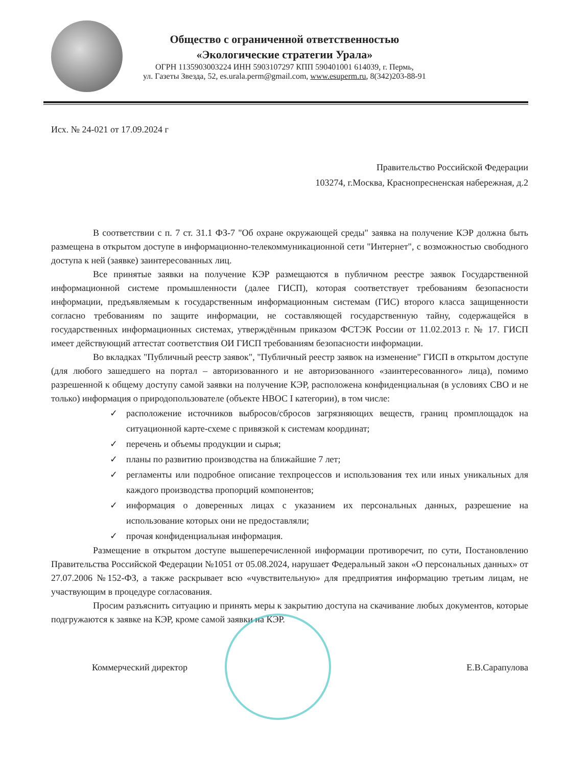Общество с ограниченной ответственностью
«Экологические стратегии Урала»
ОГРН 1135903003224 ИНН 5903107297 КПП 590401001 614039, г. Пермь,
ул. Газеты Звезда, 52, es.urala.perm@gmail.com, www.esuperm.ru, 8(342)203-88-91
Исх. № 24-021 от 17.09.2024 г
Правительство Российской Федерации
103274, г.Москва, Краснопресненская набережная, д.2
В соответствии с п. 7 ст. 31.1 ФЗ-7 "Об охране окружающей среды" заявка на получение КЭР должна быть размещена в открытом доступе в информационно-телекоммуникационной сети "Интернет", с возможностью свободного доступа к ней (заявке) заинтересованных лиц.
Все принятые заявки на получение КЭР размещаются в публичном реестре заявок Государственной информационной системе промышленности (далее ГИСП), которая соответствует требованиям безопасности информации, предъявляемым к государственным информационным системам (ГИС) второго класса защищенности согласно требованиям по защите информации, не составляющей государственную тайну, содержащейся в государственных информационных системах, утверждённым приказом ФСТЭК России от 11.02.2013 г. № 17. ГИСП имеет действующий аттестат соответствия ОИ ГИСП требованиям безопасности информации.
Во вкладках "Публичный реестр заявок", "Публичный реестр заявок на изменение" ГИСП в открытом доступе (для любого зашедшего на портал – авторизованного и не авторизованного «заинтересованного» лица), помимо разрешенной к общему доступу самой заявки на получение КЭР, расположена конфиденциальная (в условиях СВО и не только) информация о природопользователе (объекте НВОС I категории), в том числе:
✓ расположение источников выбросов/сбросов загрязняющих веществ, границ промплощадок на ситуационной карте-схеме с привязкой к системам координат;
✓ перечень и объемы продукции и сырья;
✓ планы по развитию производства на ближайшие 7 лет;
✓ регламенты или подробное описание техпроцессов и использования тех или иных уникальных для каждого производства пропорций компонентов;
✓ информация о доверенных лицах с указанием их персональных данных, разрешение на использование которых они не предоставляли;
✓ прочая конфиденциальная информация.
Размещение в открытом доступе вышеперечисленной информации противоречит, по сути, Постановлению Правительства Российской Федерации №1051 от 05.08.2024, нарушает Федеральный закон «О персональных данных» от 27.07.2006 №152-ФЗ, а также раскрывает всю «чувствительную» для предприятия информацию третьим лицам, не участвующим в процедуре согласования.
Просим разъяснить ситуацию и принять меры к закрытию доступа на скачивание любых документов, которые подгружаются к заявке на КЭР, кроме самой заявки на КЭР.
Коммерческий директор Е.В.Сарапулова